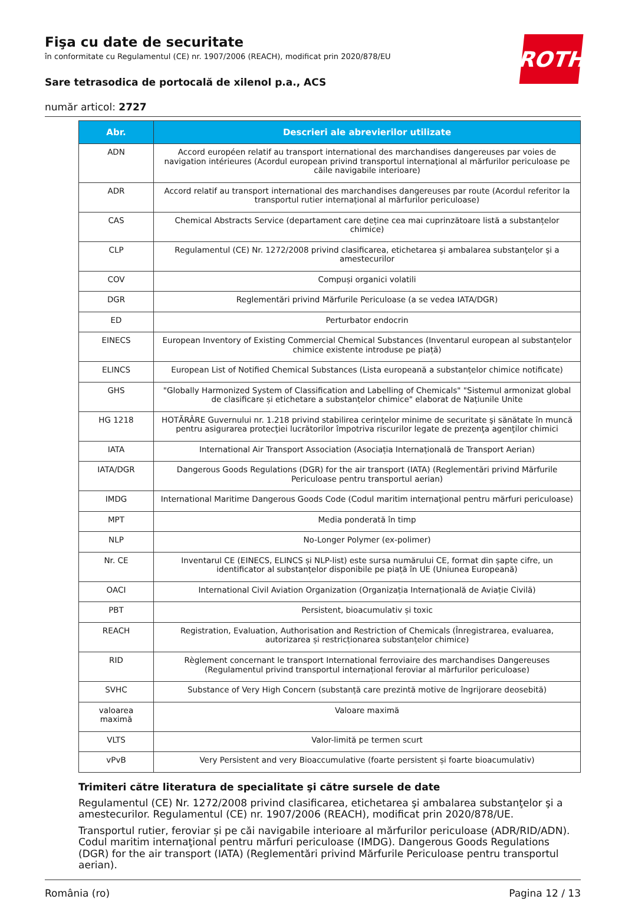ROTH
Fişa cu date de securitate
în conformitate cu Regulamentul (CE) nr. 1907/2006 (REACH), modificat prin 2020/878/EU
Sare tetrasodica de portocală de xilenol p.a., ACS
număr articol: 2727
| Abr. | Descrieri ale abrevierilor utilizate |
| --- | --- |
| ADN | Accord européen relatif au transport international des marchandises dangereuses par voies de navigation intérieures (Acordul european privind transportul internaţional al mărfurilor periculoase pe căile navigabile interioare) |
| ADR | Accord relatif au transport international des marchandises dangereuses par route (Acordul referitor la transportul rutier internațional al mărfurilor periculoase) |
| CAS | Chemical Abstracts Service (departament care deține cea mai cuprinzătoare listă a substanțelor chimice) |
| CLP | Regulamentul (CE) Nr. 1272/2008 privind clasificarea, etichetarea şi ambalarea substanţelor şi a amestecurilor |
| COV | Compuși organici volatili |
| DGR | Reglementări privind Mărfurile Periculoase (a se vedea IATA/DGR) |
| ED | Perturbator endocrin |
| EINECS | European Inventory of Existing Commercial Chemical Substances (Inventarul european al substanțelor chimice existente introduse pe piață) |
| ELINCS | European List of Notified Chemical Substances (Lista europeană a substanțelor chimice notificate) |
| GHS | "Globally Harmonized System of Classification and Labelling of Chemicals" "Sistemul armonizat global de clasificare și etichetare a substanțelor chimice" elaborat de Națiunile Unite |
| HG 1218 | HOTĂRÂRE Guvernului nr. 1.218 privind stabilirea cerinţelor minime de securitate şi sănătate în muncă pentru asigurarea protecţiei lucrătorilor împotriva riscurilor legate de prezenţa agenţilor chimici |
| IATA | International Air Transport Association (Asociația Internațională de Transport Aerian) |
| IATA/DGR | Dangerous Goods Regulations (DGR) for the air transport (IATA) (Reglementări privind Mărfurile Periculoase pentru transportul aerian) |
| IMDG | International Maritime Dangerous Goods Code (Codul maritim internaţional pentru mărfuri periculoase) |
| MPT | Media ponderată în timp |
| NLP | No-Longer Polymer (ex-polimer) |
| Nr. CE | Inventarul CE (EINECS, ELINCS și NLP-list) este sursa numărului CE, format din șapte cifre, un identificator al substanțelor disponibile pe piață în UE (Uniunea Europeană) |
| OACI | International Civil Aviation Organization (Organizația Internațională de Aviație Civilă) |
| PBT | Persistent, bioacumulativ și toxic |
| REACH | Registration, Evaluation, Authorisation and Restriction of Chemicals (Înregistrarea, evaluarea, autorizarea și restricționarea substanțelor chimice) |
| RID | Règlement concernant le transport International ferroviaire des marchandises Dangereuses (Regulamentul privind transportul internațional feroviar al mărfurilor periculoase) |
| SVHC | Substance of Very High Concern (substanță care prezintă motive de îngrijorare deosebită) |
| valoarea maximă | Valoare maximă |
| VLTS | Valor-limită pe termen scurt |
| vPvB | Very Persistent and very Bioaccumulative (foarte persistent și foarte bioacumulativ) |
Trimiteri către literatura de specialitate şi către sursele de date
Regulamentul (CE) Nr. 1272/2008 privind clasificarea, etichetarea şi ambalarea substanţelor şi a amestecurilor. Regulamentul (CE) nr. 1907/2006 (REACH), modificat prin 2020/878/UE.
Transportul rutier, feroviar și pe căi navigabile interioare al mărfurilor periculoase (ADR/RID/ADN). Codul maritim internaţional pentru mărfuri periculoase (IMDG). Dangerous Goods Regulations (DGR) for the air transport (IATA) (Reglementări privind Mărfurile Periculoase pentru transportul aerian).
România (ro) Pagina 12 / 13